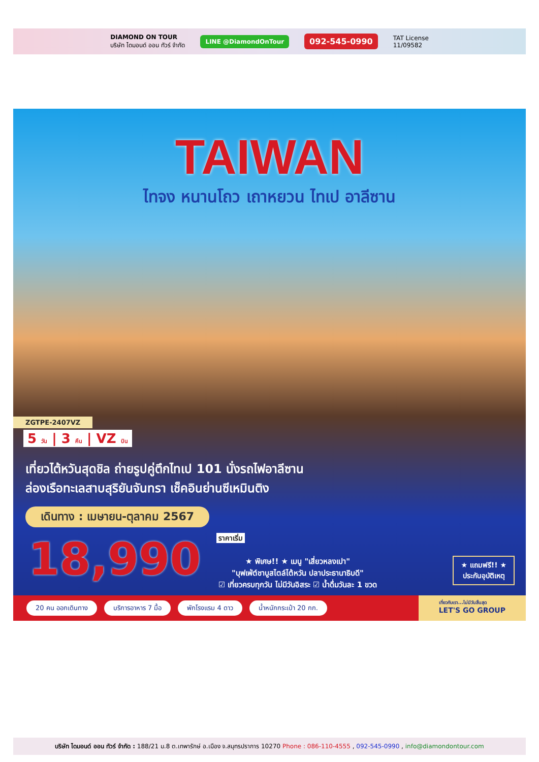DIAMOND ON TOUR
บริษัท ไดมอนด์ ออน ทัวร์ จำกัด
LINE @DiamondOnTour
092-545-0990
TAT License
11/09582
TAIWAN
ไทจง หนานโถว เถาหยวน ไทเป อาลีซาน
ZGTPE-2407VZ
5 วัน | 3 คืน | VZ บิน
เที่ยวไต้หวันสุดชิล ถ่ายรูปคู่ตึกไทเป 101 นั่งรถไฟอาลีซาน
ล่องเรือทะเลสาบสุริยันจันทรา เช็คอินย่านซีเหมินติง
เดินทาง : เมษายน-ตุลาคม 2567
18,990 ราคาเริ่ม
★ พิเศษ!! ★ เมนู "เสี่ยวหลงเปา"
"บุฟเฟ่ต์ชาบูสไตล์ไต้หวัน ปลาประธานาธิบดี"
☑ เที่ยวครบทุกวัน ไม่มีวันอิสระ ☑ น้ำดื่มวันละ 1 ขวด
★ แถมฟรี!! ★
ประกันอุบัติเหตุ
20 คน ออกเดินทาง บริการอาหาร 7 มื้อ พักโรงแรม 4 ดาว น้ำหนักกระเป๋า 20 กก. เที่ยวกับเรา...ไม่มีวันสิ้นสุด
LET'S GO GROUP
บริษัท ไดมอนด์ ออน ทัวร์ จำกัด : 188/21 ม.8 ต.เทพารักษ์ อ.เมือง จ.สมุทรปราการ 10270 Phone : 086-110-4555 , 092-545-0990 , info@diamondontour.com